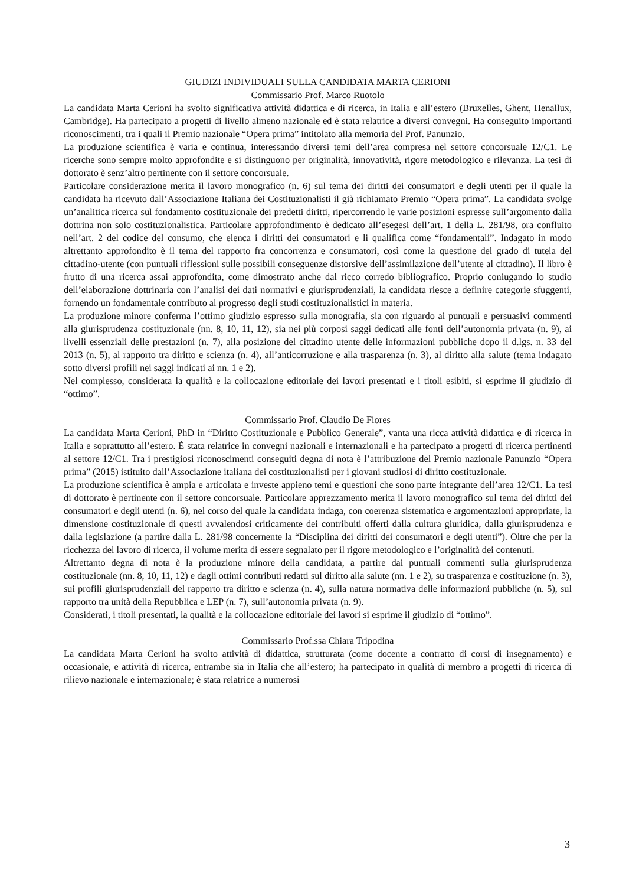GIUDIZI INDIVIDUALI SULLA CANDIDATA MARTA CERIONI
Commissario Prof. Marco Ruotolo
La candidata Marta Cerioni ha svolto significativa attività didattica e di ricerca, in Italia e all’estero (Bruxelles, Ghent, Henallux, Cambridge). Ha partecipato a progetti di livello almeno nazionale ed è stata relatrice a diversi convegni. Ha conseguito importanti riconoscimenti, tra i quali il Premio nazionale “Opera prima” intitolato alla memoria del Prof. Panunzio.
La produzione scientifica è varia e continua, interessando diversi temi dell’area compresa nel settore concorsuale 12/C1. Le ricerche sono sempre molto approfondite e si distinguono per originalità, innovatività, rigore metodologico e rilevanza. La tesi di dottorato è senz’altro pertinente con il settore concorsuale.
Particolare considerazione merita il lavoro monografico (n. 6) sul tema dei diritti dei consumatori e degli utenti per il quale la candidata ha ricevuto dall’Associazione Italiana dei Costituzionalisti il già richiamato Premio “Opera prima”. La candidata svolge un’analitica ricerca sul fondamento costituzionale dei predetti diritti, ripercorrendo le varie posizioni espresse sull’argomento dalla dottrina non solo costituzionalistica. Particolare approfondimento è dedicato all’esegesi dell’art. 1 della L. 281/98, ora confluito nell’art. 2 del codice del consumo, che elenca i diritti dei consumatori e li qualifica come “fondamentali”. Indagato in modo altrettanto approfondito è il tema del rapporto fra concorrenza e consumatori, così come la questione del grado di tutela del cittadino-utente (con puntuali riflessioni sulle possibili conseguenze distorsive dell’assimilazione dell’utente al cittadino). Il libro è frutto di una ricerca assai approfondita, come dimostrato anche dal ricco corredo bibliografico. Proprio coniugando lo studio dell’elaborazione dottrinaria con l’analisi dei dati normativi e giurisprudenziali, la candidata riesce a definire categorie sfuggenti, fornendo un fondamentale contributo al progresso degli studi costituzionalistici in materia.
La produzione minore conferma l’ottimo giudizio espresso sulla monografia, sia con riguardo ai puntuali e persuasivi commenti alla giurisprudenza costituzionale (nn. 8, 10, 11, 12), sia nei più corposi saggi dedicati alle fonti dell’autonomia privata (n. 9), ai livelli essenziali delle prestazioni (n. 7), alla posizione del cittadino utente delle informazioni pubbliche dopo il d.lgs. n. 33 del 2013 (n. 5), al rapporto tra diritto e scienza (n. 4), all’anticorruzione e alla trasparenza (n. 3), al diritto alla salute (tema indagato sotto diversi profili nei saggi indicati ai nn. 1 e 2).
Nel complesso, considerata la qualità e la collocazione editoriale dei lavori presentati e i titoli esibiti, si esprime il giudizio di “ottimo”.
Commissario Prof. Claudio De Fiores
La candidata Marta Cerioni, PhD in “Diritto Costituzionale e Pubblico Generale”, vanta una ricca attività didattica e di ricerca in Italia e soprattutto all’estero. È stata relatrice in convegni nazionali e internazionali e ha partecipato a progetti di ricerca pertinenti al settore 12/C1. Tra i prestigiosi riconoscimenti conseguiti degna di nota è l’attribuzione del Premio nazionale Panunzio “Opera prima” (2015) istituito dall’Associazione italiana dei costituzionalisti per i giovani studiosi di diritto costituzionale.
La produzione scientifica è ampia e articolata e investe appieno temi e questioni che sono parte integrante dell’area 12/C1. La tesi di dottorato è pertinente con il settore concorsuale. Particolare apprezzamento merita il lavoro monografico sul tema dei diritti dei consumatori e degli utenti (n. 6), nel corso del quale la candidata indaga, con coerenza sistematica e argomentazioni appropriate, la dimensione costituzionale di questi avvalendosi criticamente dei contribuiti offerti dalla cultura giuridica, dalla giurisprudenza e dalla legislazione (a partire dalla L. 281/98 concernente la “Disciplina dei diritti dei consumatori e degli utenti”). Oltre che per la ricchezza del lavoro di ricerca, il volume merita di essere segnalato per il rigore metodologico e l’originalità dei contenuti.
Altrettanto degna di nota è la produzione minore della candidata, a partire dai puntuali commenti sulla giurisprudenza costituzionale (nn. 8, 10, 11, 12) e dagli ottimi contributi redatti sul diritto alla salute (nn. 1 e 2), su trasparenza e costituzione (n. 3), sui profili giurisprudenziali del rapporto tra diritto e scienza (n. 4), sulla natura normativa delle informazioni pubbliche (n. 5), sul rapporto tra unità della Repubblica e LEP (n. 7), sull’autonomia privata (n. 9).
Considerati, i titoli presentati, la qualità e la collocazione editoriale dei lavori si esprime il giudizio di “ottimo”.
Commissario Prof.ssa Chiara Tripodina
La candidata Marta Cerioni ha svolto attività di didattica, strutturata (come docente a contratto di corsi di insegnamento) e occasionale, e attività di ricerca, entrambe sia in Italia che all’estero; ha partecipato in qualità di membro a progetti di ricerca di rilievo nazionale e internazionale; è stata relatrice a numerosi
3